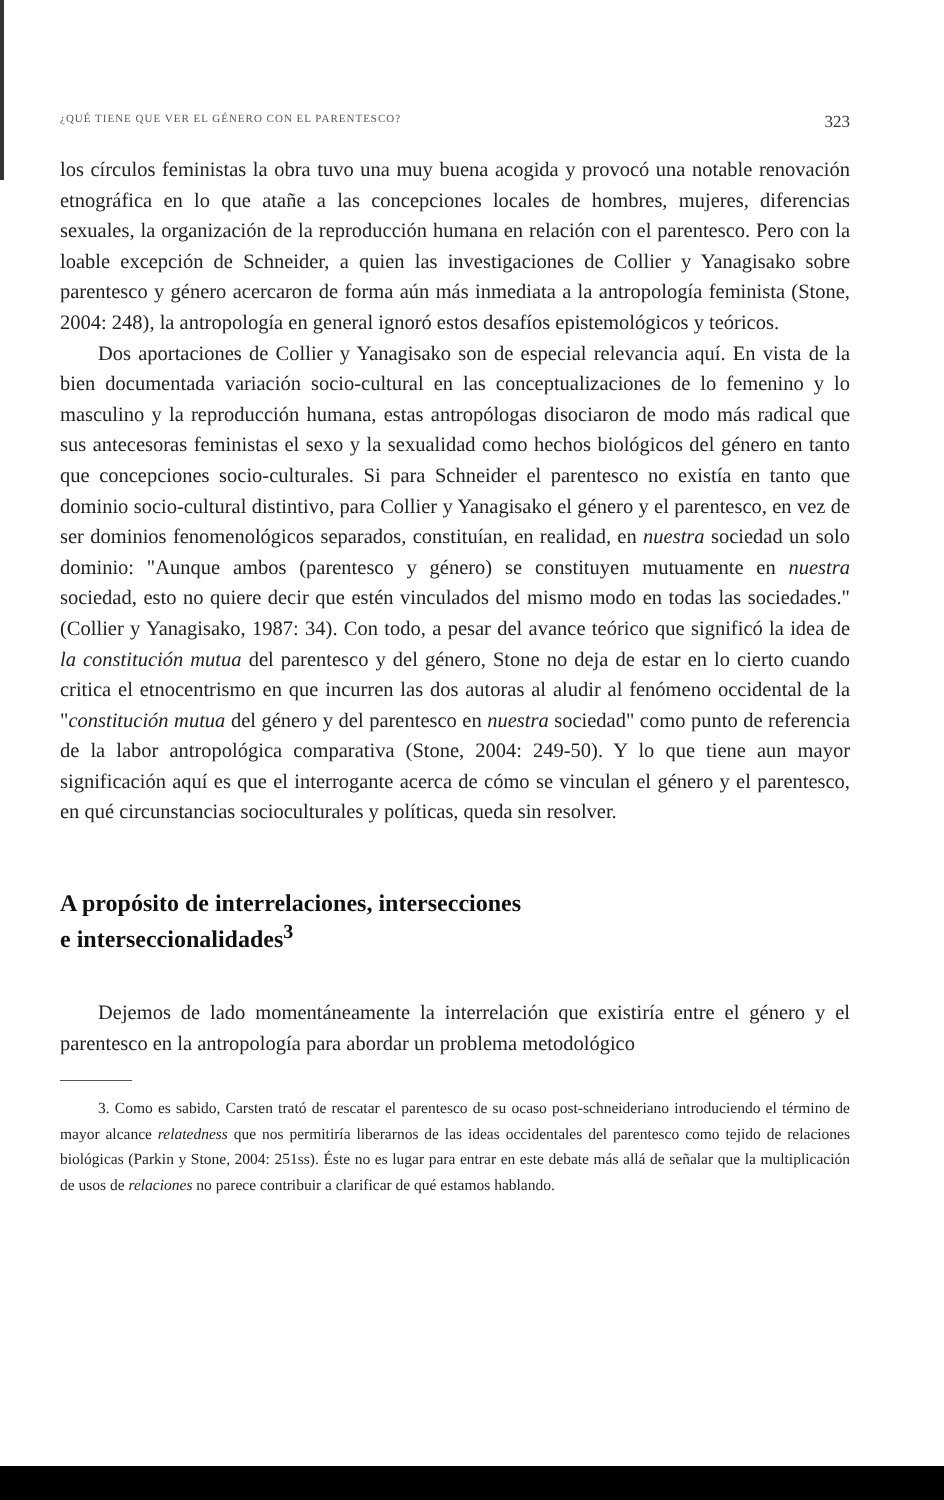¿QUÉ TIENE QUE VER EL GÉNERO CON EL PARENTESCO? 323
los círculos feministas la obra tuvo una muy buena acogida y provocó una notable renovación etnográfica en lo que atañe a las concepciones locales de hombres, mujeres, diferencias sexuales, la organización de la reproducción humana en relación con el parentesco. Pero con la loable excepción de Schneider, a quien las investigaciones de Collier y Yanagisako sobre parentesco y género acercaron de forma aún más inmediata a la antropología feminista (Stone, 2004: 248), la antropología en general ignoró estos desafíos epistemológicos y teóricos.
Dos aportaciones de Collier y Yanagisako son de especial relevancia aquí. En vista de la bien documentada variación socio-cultural en las conceptualizaciones de lo femenino y lo masculino y la reproducción humana, estas antropólogas disociaron de modo más radical que sus antecesoras feministas el sexo y la sexualidad como hechos biológicos del género en tanto que concepciones socio-culturales. Si para Schneider el parentesco no existía en tanto que dominio socio-cultural distintivo, para Collier y Yanagisako el género y el parentesco, en vez de ser dominios fenomenológicos separados, constituían, en realidad, en nuestra sociedad un solo dominio: "Aunque ambos (parentesco y género) se constituyen mutuamente en nuestra sociedad, esto no quiere decir que estén vinculados del mismo modo en todas las sociedades." (Collier y Yanagisako, 1987: 34). Con todo, a pesar del avance teórico que significó la idea de la constitución mutua del parentesco y del género, Stone no deja de estar en lo cierto cuando critica el etnocentrismo en que incurren las dos autoras al aludir al fenómeno occidental de la "constitución mutua del género y del parentesco en nuestra sociedad" como punto de referencia de la labor antropológica comparativa (Stone, 2004: 249-50). Y lo que tiene aun mayor significación aquí es que el interrogante acerca de cómo se vinculan el género y el parentesco, en qué circunstancias socioculturales y políticas, queda sin resolver.
A propósito de interrelaciones, intersecciones
e interseccionalidades<sup>3</sup>
Dejemos de lado momentáneamente la interrelación que existiría entre el género y el parentesco en la antropología para abordar un problema metodológico
3. Como es sabido, Carsten trató de rescatar el parentesco de su ocaso post-schneideriano introduciendo el término de mayor alcance relatedness que nos permitiría liberarnos de las ideas occidentales del parentesco como tejido de relaciones biológicas (Parkin y Stone, 2004: 251ss). Éste no es lugar para entrar en este debate más allá de señalar que la multiplicación de usos de relaciones no parece contribuir a clarificar de qué estamos hablando.